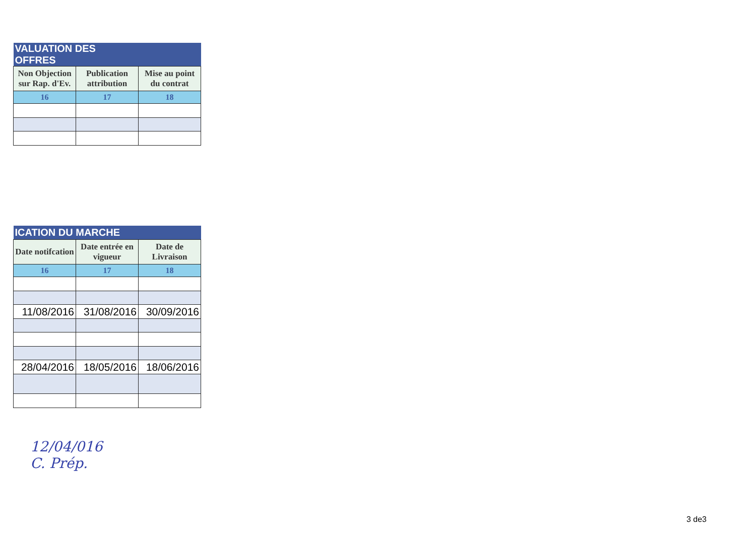| VALUATION DES OFFRES | | |
| --- | --- | --- |
| Non Objection sur Rap. d'Ev. | Publication attribution | Mise au point du contrat |
| 16 | 17 | 18 |
| ICATION DU MARCHE | | |
| --- | --- | --- |
| Date notifcation | Date entrée en vigueur | Date de Livraison |
| 16 | 17 | 18 |
| 11/08/2016 | 31/08/2016 | 30/09/2016 |
| 28/04/2016 | 18/05/2016 | 18/06/2016 |
12/04/016
C. Prép.
3 de3